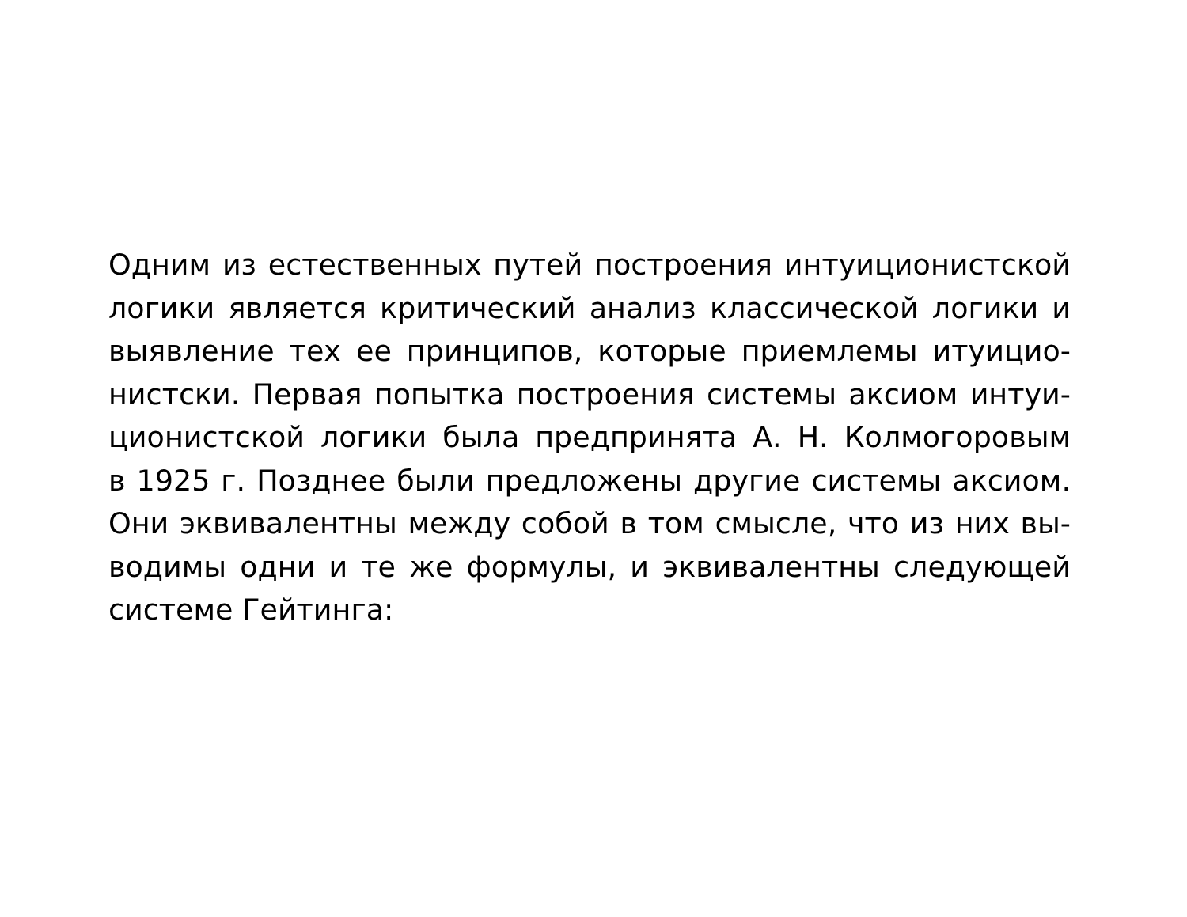Одним из естественных путей построения интуиционистской
логики является критический анализ классической логики и
выявление тех ее принципов, которые приемлемы итуицио-
нистски. Первая попытка построения системы аксиом интуи-
ционистской логики была предпринята А. Н. Колмогоровым
в 1925 г. Позднее были предложены другие системы аксиом.
Они эквивалентны между собой в том смысле, что из них вы-
водимы одни и те же формулы, и эквивалентны следующей
системе Гейтинга: